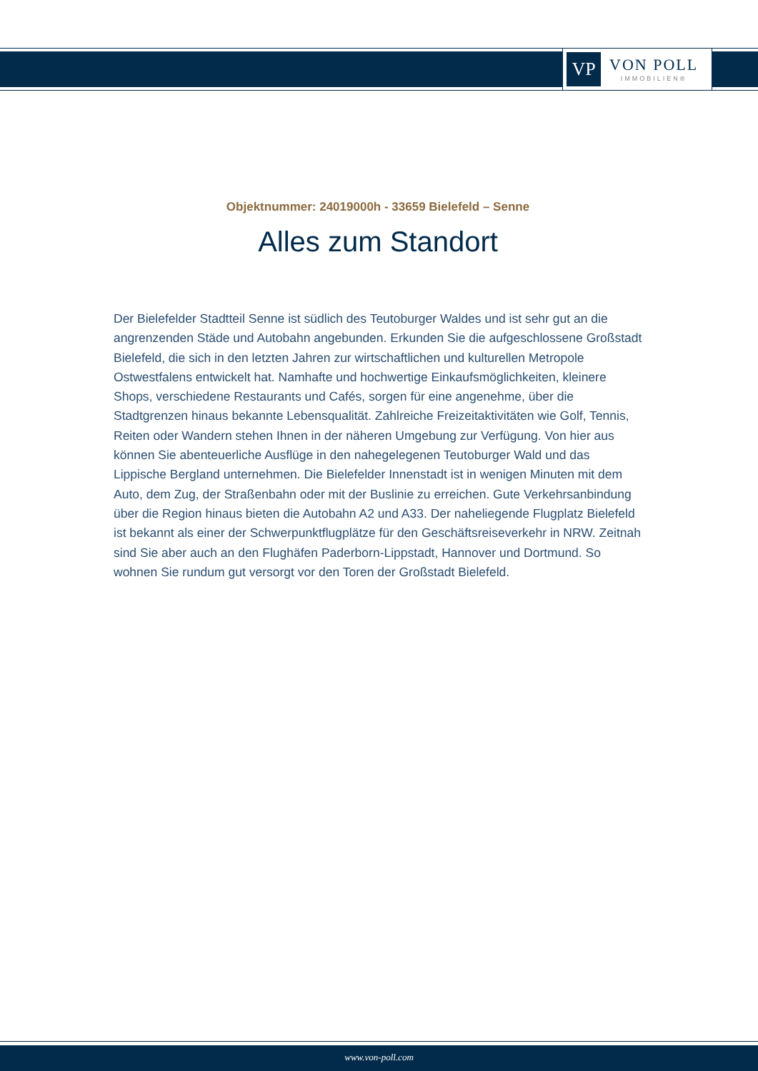VP
VON POLL
IMMOBILIEN®
Objektnummer: 24019000h - 33659 Bielefeld – Senne
Alles zum Standort
Der Bielefelder Stadtteil Senne ist südlich des Teutoburger Waldes und ist sehr gut an die angrenzenden Städe und Autobahn angebunden. Erkunden Sie die aufgeschlossene Großstadt Bielefeld, die sich in den letzten Jahren zur wirtschaftlichen und kulturellen Metropole Ostwestfalens entwickelt hat. Namhafte und hochwertige Einkaufsmöglichkeiten, kleinere Shops, verschiedene Restaurants und Cafés, sorgen für eine angenehme, über die Stadtgrenzen hinaus bekannte Lebensqualität. Zahlreiche Freizeitaktivitäten wie Golf, Tennis, Reiten oder Wandern stehen Ihnen in der näheren Umgebung zur Verfügung. Von hier aus können Sie abenteuerliche Ausflüge in den nahegelegenen Teutoburger Wald und das Lippische Bergland unternehmen. Die Bielefelder Innenstadt ist in wenigen Minuten mit dem Auto, dem Zug, der Straßenbahn oder mit der Buslinie zu erreichen. Gute Verkehrsanbindung über die Region hinaus bieten die Autobahn A2 und A33. Der naheliegende Flugplatz Bielefeld ist bekannt als einer der Schwerpunktflugplätze für den Geschäftsreiseverkehr in NRW. Zeitnah sind Sie aber auch an den Flughäfen Paderborn-Lippstadt, Hannover und Dortmund. So wohnen Sie rundum gut versorgt vor den Toren der Großstadt Bielefeld.
www.von-poll.com